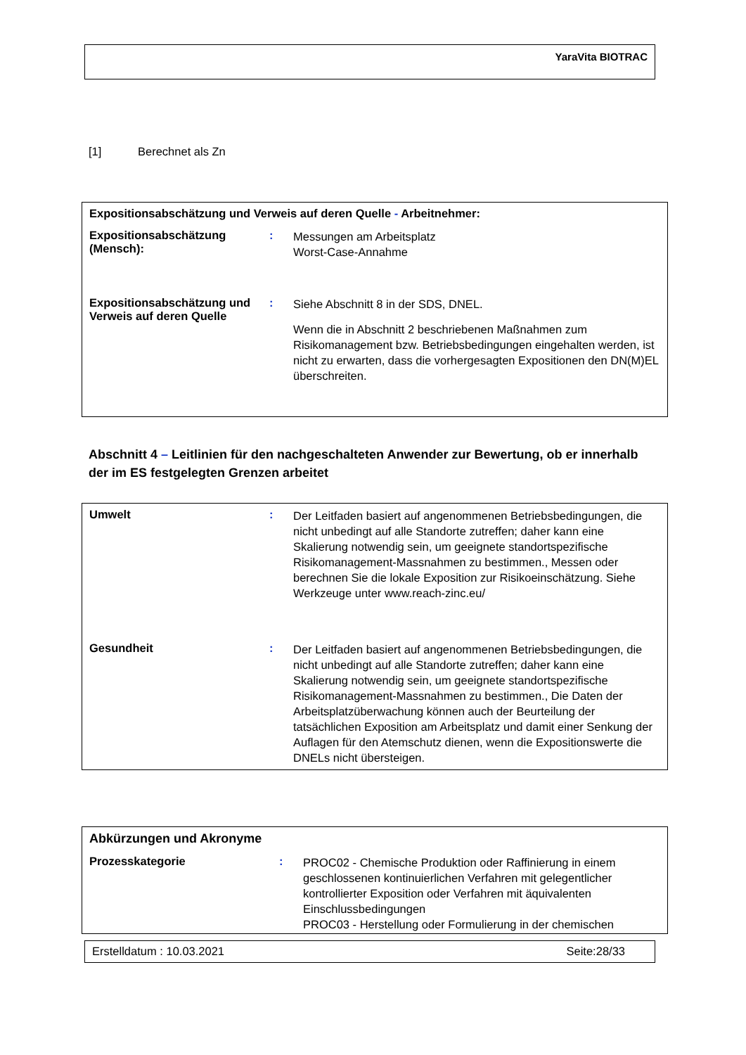YaraVita BIOTRAC
[1] Berechnet als Zn
Expositionsabschätzung und Verweis auf deren Quelle - Arbeitnehmer:
Expositionsabschätzung (Mensch):
:
Messungen am Arbeitsplatz
Worst-Case-Annahme
Expositionsabschätzung und Verweis auf deren Quelle
:
Siehe Abschnitt 8 in der SDS, DNEL.
Wenn die in Abschnitt 2 beschriebenen Maßnahmen zum Risikomanagement bzw. Betriebsbedingungen eingehalten werden, ist nicht zu erwarten, dass die vorhergesagten Expositionen den DN(M)EL überschreiten.
Abschnitt 4 – Leitlinien für den nachgeschalteten Anwender zur Bewertung, ob er innerhalb der im ES festgelegten Grenzen arbeitet
Umwelt :
Der Leitfaden basiert auf angenommenen Betriebsbedingungen, die nicht unbedingt auf alle Standorte zutreffen; daher kann eine Skalierung notwendig sein, um geeignete standortspezifische Risikomanagement-Massnahmen zu bestimmen., Messen oder berechnen Sie die lokale Exposition zur Risikoeinschätzung. Siehe Werkzeuge unter www.reach-zinc.eu/
Gesundheit :
Der Leitfaden basiert auf angenommenen Betriebsbedingungen, die nicht unbedingt auf alle Standorte zutreffen; daher kann eine Skalierung notwendig sein, um geeignete standortspezifische Risikomanagement-Massnahmen zu bestimmen., Die Daten der Arbeitsplatzüberwachung können auch der Beurteilung der tatsächlichen Exposition am Arbeitsplatz und damit einer Senkung der Auflagen für den Atemschutz dienen, wenn die Expositionswerte die DNELs nicht übersteigen.
Abkürzungen und Akronyme
Prozesskategorie :
PROC02 - Chemische Produktion oder Raffinierung in einem geschlossenen kontinuierlichen Verfahren mit gelegentlicher kontrollierter Exposition oder Verfahren mit äquivalenten Einschlussbedingungen
PROC03 - Herstellung oder Formulierung in der chemischen
Erstelldatum : 10.03.2021 Seite:28/33